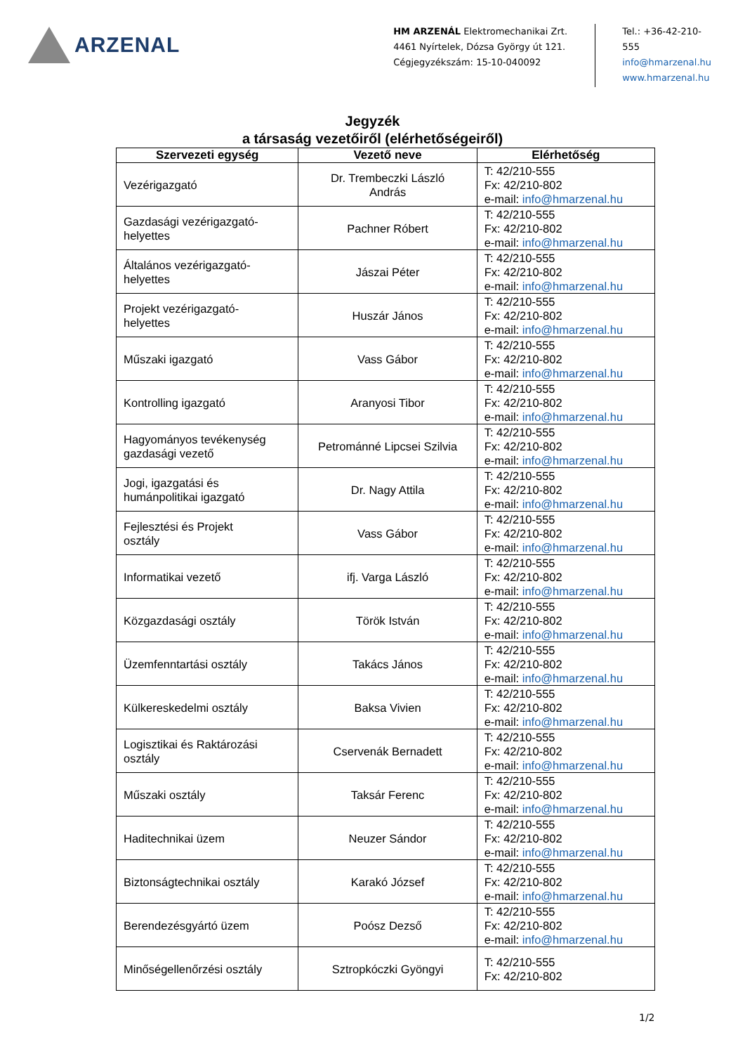ARZENAL
HM ARZENÁL Elektromechanikai Zrt.
4461 Nyírtelek, Dózsa György út 121.
Cégjegyzékszám: 15-10-040092
Tel.: +36-42-210-555
info@hmarzenal.hu
www.hmarzenal.hu
Jegyzék
a társaság vezetőiről (elérhetőségeiről)
| Szervezeti egység | Vezető neve | Elérhetőség |
| --- | --- | --- |
| Vezérigazgató | Dr. Trembeczki László András | T: 42/210-555 Fx: 42/210-802 e-mail: info@hmarzenal.hu |
| Gazdasági vezérigazgató- helyettes | Pachner Róbert | T: 42/210-555 Fx: 42/210-802 e-mail: info@hmarzenal.hu |
| Általános vezérigazgató- helyettes | Jászai Péter | T: 42/210-555 Fx: 42/210-802 e-mail: info@hmarzenal.hu |
| Projekt vezérigazgató- helyettes | Huszár János | T: 42/210-555 Fx: 42/210-802 e-mail: info@hmarzenal.hu |
| Műszaki igazgató | Vass Gábor | T: 42/210-555 Fx: 42/210-802 e-mail: info@hmarzenal.hu |
| Kontrolling igazgató | Aranyosi Tibor | T: 42/210-555 Fx: 42/210-802 e-mail: info@hmarzenal.hu |
| Hagyományos tevékenység gazdasági vezető | Petrománné Lipcsei Szilvia | T: 42/210-555 Fx: 42/210-802 e-mail: info@hmarzenal.hu |
| Jogi, igazgatási és humánpolitikai igazgató | Dr. Nagy Attila | T: 42/210-555 Fx: 42/210-802 e-mail: info@hmarzenal.hu |
| Fejlesztési és Projekt osztály | Vass Gábor | T: 42/210-555 Fx: 42/210-802 e-mail: info@hmarzenal.hu |
| Informatikai vezető | ifj. Varga László | T: 42/210-555 Fx: 42/210-802 e-mail: info@hmarzenal.hu |
| Közgazdasági osztály | Török István | T: 42/210-555 Fx: 42/210-802 e-mail: info@hmarzenal.hu |
| Üzemfenntartási osztály | Takács János | T: 42/210-555 Fx: 42/210-802 e-mail: info@hmarzenal.hu |
| Külkereskedelmi osztály | Baksa Vivien | T: 42/210-555 Fx: 42/210-802 e-mail: info@hmarzenal.hu |
| Logisztikai és Raktározási osztály | Cservenák Bernadett | T: 42/210-555 Fx: 42/210-802 e-mail: info@hmarzenal.hu |
| Műszaki osztály | Taksár Ferenc | T: 42/210-555 Fx: 42/210-802 e-mail: info@hmarzenal.hu |
| Haditechnikai üzem | Neuzer Sándor | T: 42/210-555 Fx: 42/210-802 e-mail: info@hmarzenal.hu |
| Biztonságtechnikai osztály | Karakó József | T: 42/210-555 Fx: 42/210-802 e-mail: info@hmarzenal.hu |
| Berendezésgyártó üzem | Poósz Dezső | T: 42/210-555 Fx: 42/210-802 e-mail: info@hmarzenal.hu |
| Minőségellenőrzési osztály | Sztropkóczki Gyöngyi | T: 42/210-555 Fx: 42/210-802 |
1/2